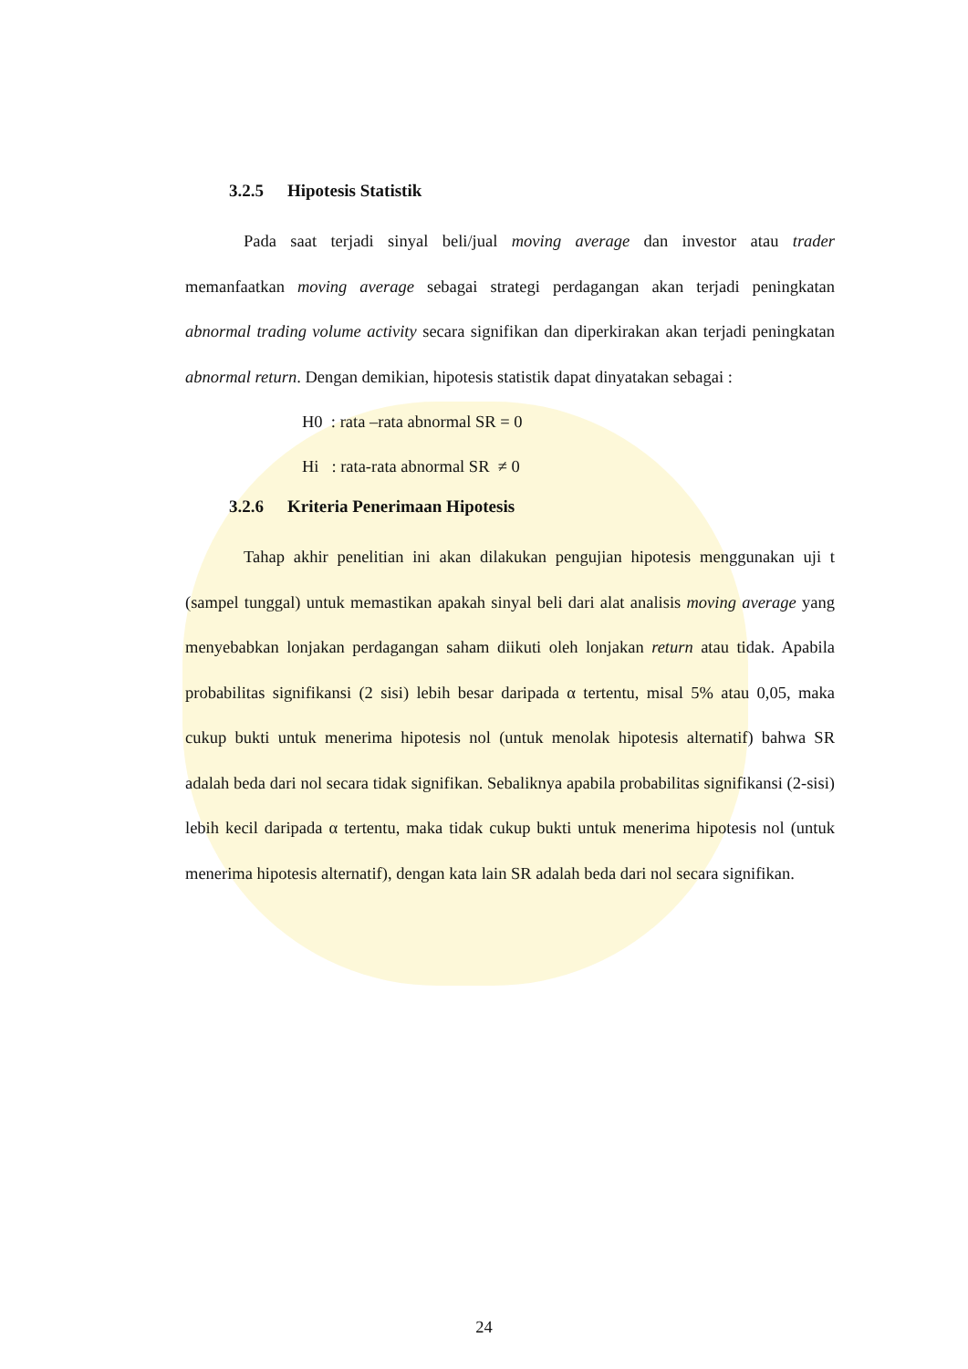3.2.5 Hipotesis Statistik
Pada saat terjadi sinyal beli/jual moving average dan investor atau trader memanfaatkan moving average sebagai strategi perdagangan akan terjadi peningkatan abnormal trading volume activity secara signifikan dan diperkirakan akan terjadi peningkatan abnormal return. Dengan demikian, hipotesis statistik dapat dinyatakan sebagai :
H0 : rata –rata abnormal SR = 0
Hi : rata-rata abnormal SR ≠ 0
3.2.6 Kriteria Penerimaan Hipotesis
Tahap akhir penelitian ini akan dilakukan pengujian hipotesis menggunakan uji t (sampel tunggal) untuk memastikan apakah sinyal beli dari alat analisis moving average yang menyebabkan lonjakan perdagangan saham diikuti oleh lonjakan return atau tidak. Apabila probabilitas signifikansi (2 sisi) lebih besar daripada α tertentu, misal 5% atau 0,05, maka cukup bukti untuk menerima hipotesis nol (untuk menolak hipotesis alternatif) bahwa SR adalah beda dari nol secara tidak signifikan. Sebaliknya apabila probabilitas signifikansi (2-sisi) lebih kecil daripada α tertentu, maka tidak cukup bukti untuk menerima hipotesis nol (untuk menerima hipotesis alternatif), dengan kata lain SR adalah beda dari nol secara signifikan.
24